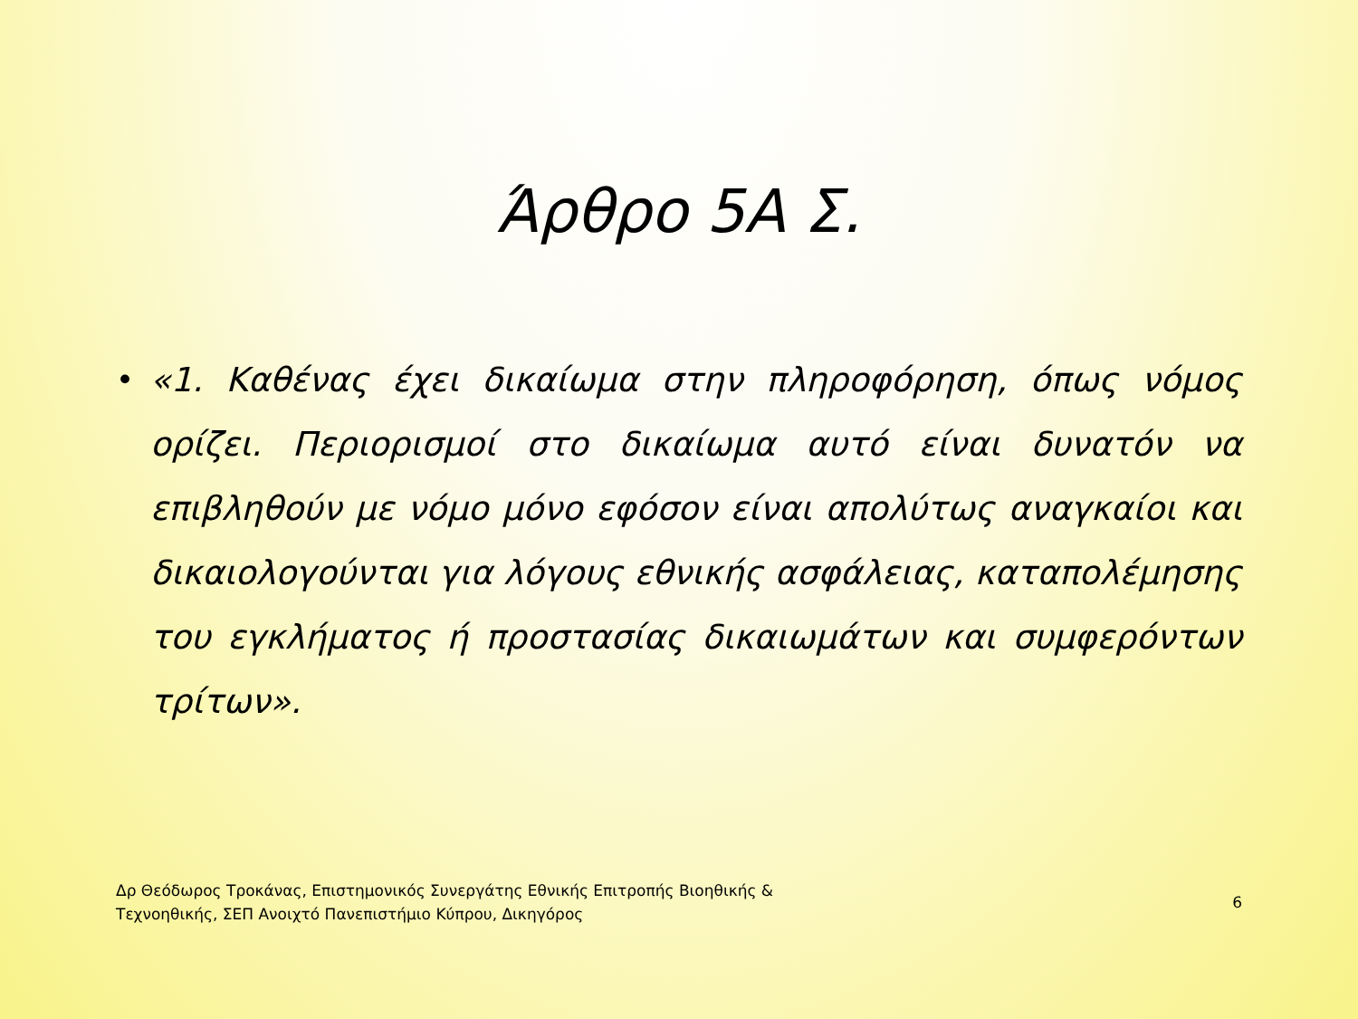Άρθρο 5Α Σ.
• «1. Καθένας έχει δικαίωμα στην πληροφόρηση, όπως νόμος ορίζει. Περιορισμοί στο δικαίωμα αυτό είναι δυνατόν να επιβληθούν με νόμο μόνο εφόσον είναι απολύτως αναγκαίοι και δικαιολογούνται για λόγους εθνικής ασφάλειας, καταπολέμησης του εγκλήματος ή προστασίας δικαιωμάτων και συμφερόντων τρίτων».
Δρ Θεόδωρος Τροκάνας, Επιστημονικός Συνεργάτης Εθνικής Επιτροπής Βιοηθικής &
Τεχνοηθικής, ΣΕΠ Ανοιχτό Πανεπιστήμιο Κύπρου, Δικηγόρος
6